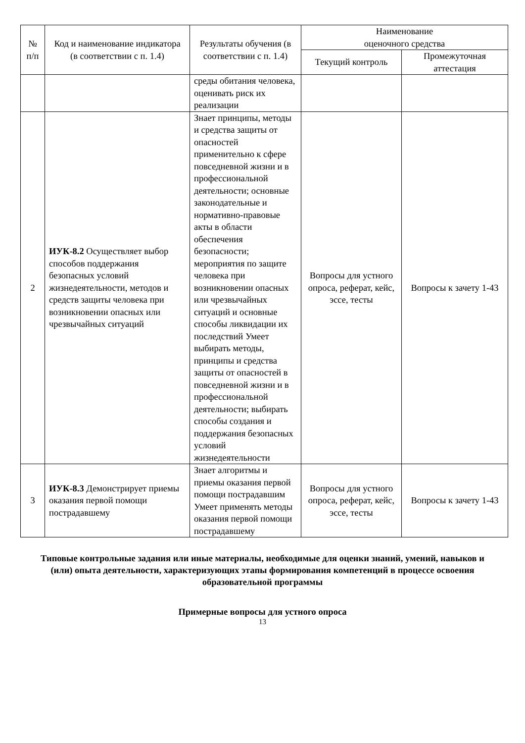| № п/п | Код и наименование индикатора (в соответствии с п. 1.4) | Результаты обучения (в соответствии с п. 1.4) | Наименование оценочного средства | |
| --- | --- | --- | --- | --- |
| | | | Текущий контроль | Промежуточная аттестация |
| | | среды обитания человека, оценивать риск их реализации | | |
| 2 | ИУК-8.2 Осуществляет выбор способов поддержания безопасных условий жизнедеятельности, методов и средств защиты человека при возникновении опасных или чрезвычайных ситуаций | Знает принципы, методы и средства защиты от опасностей применительно к сфере повседневной жизни и в профессиональной деятельности; основные законодательные и нормативно-правовые акты в области обеспечения безопасности; мероприятия по защите человека при возникновении опасных или чрезвычайных ситуаций и основные способы ликвидации их последствий Умеет выбирать методы, принципы и средства защиты от опасностей в повседневной жизни и в профессиональной деятельности; выбирать способы создания и поддержания безопасных условий жизнедеятельности | Вопросы для устного опроса, реферат, кейс, эссе, тесты | Вопросы к зачету 1-43 |
| 3 | ИУК-8.3 Демонстрирует приемы оказания первой помощи пострадавшему | Знает алгоритмы и приемы оказания первой помощи пострадавшим Умеет применять методы оказания первой помощи пострадавшему | Вопросы для устного опроса, реферат, кейс, эссе, тесты | Вопросы к зачету 1-43 |
Типовые контрольные задания или иные материалы, необходимые для оценки знаний, умений, навыков и (или) опыта деятельности, характеризующих этапы формирования компетенций в процессе освоения образовательной программы
Примерные вопросы для устного опроса
13